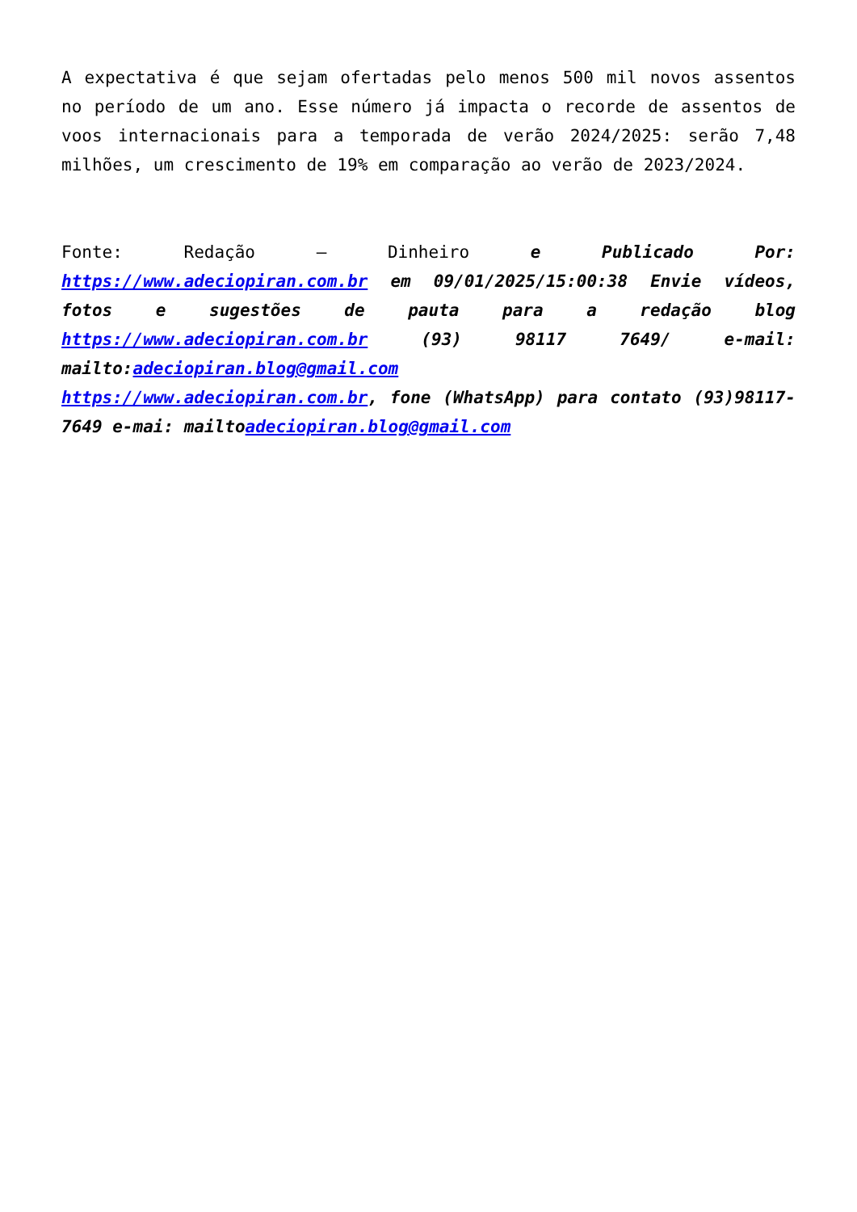A expectativa é que sejam ofertadas pelo menos 500 mil novos assentos no período de um ano. Esse número já impacta o recorde de assentos de voos internacionais para a temporada de verão 2024/2025: serão 7,48 milhões, um crescimento de 19% em comparação ao verão de 2023/2024.
Fonte: Redação – Dinheiro e Publicado Por: https://www.adeciopiran.com.br em 09/01/2025/15:00:38 Envie vídeos, fotos e sugestões de pauta para a redação blog https://www.adeciopiran.com.br (93) 98117 7649/ e-mail: mailto:adeciopiran.blog@gmail.com
https://www.adeciopiran.com.br, fone (WhatsApp) para contato (93)98117- 7649 e-mai: mailtoadeciopiran.blog@gmail.com